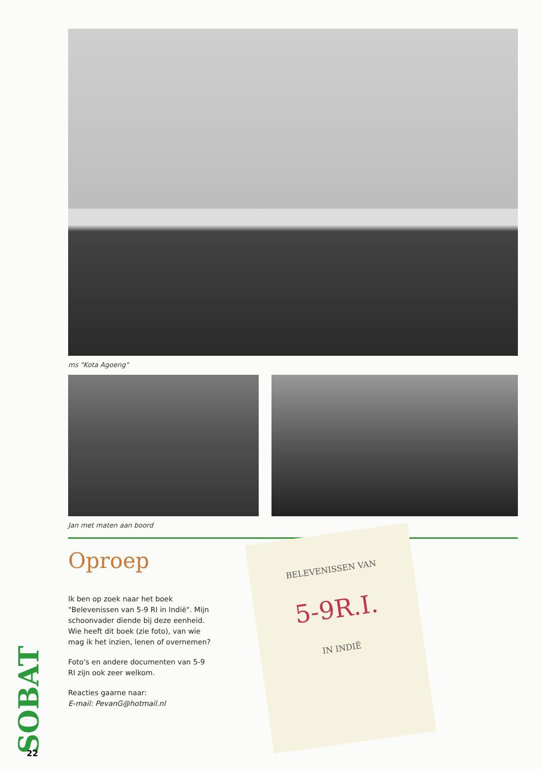ms "Kota Agoeng"
Jan met maten aan boord
Oproep
Ik ben op zoek naar het boek "Belevenissen van 5-9 RI in Indië". Mijn schoonvader diende bij deze eenheid. Wie heeft dit boek (zie foto), van wie mag ik het inzien, lenen of overnemen?
Foto's en andere documenten van 5-9 RI zijn ook zeer welkom.
Reacties gaarne naar:
E-mail: PevanG@hotmail.nl
BELEVENISSEN VAN
5-9R.I.
IN INDIË
SOBAT
22